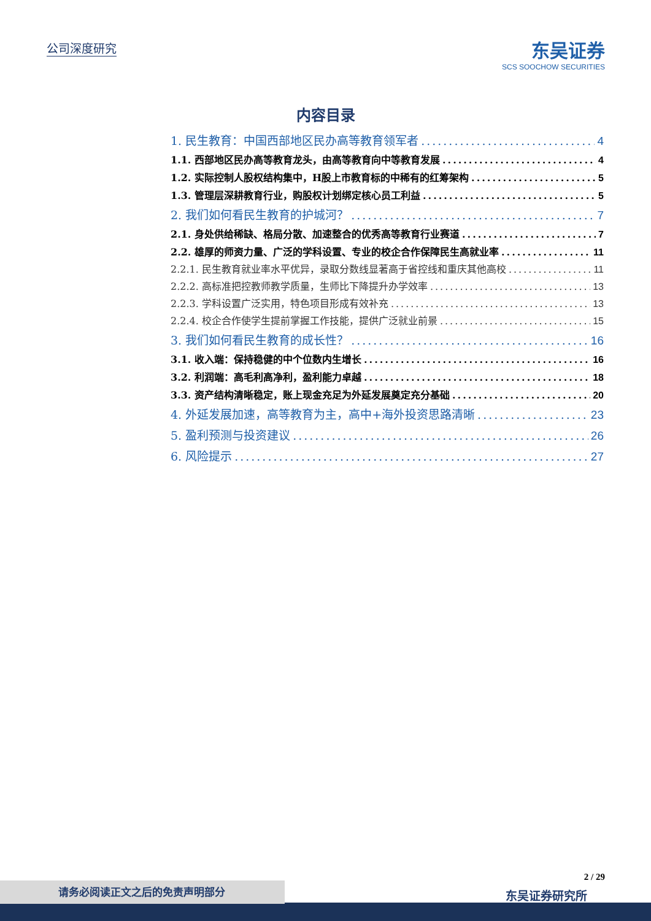公司深度研究
东吴证券
SCS SOOCHOW SECURITIES
内容目录
1. 民生教育：中国西部地区民办高等教育领军者 4
1.1. 西部地区民办高等教育龙头，由高等教育向中等教育发展 4
1.2. 实际控制人股权结构集中，H股上市教育标的中稀有的红筹架构 5
1.3. 管理层深耕教育行业，购股权计划绑定核心员工利益 5
2. 我们如何看民生教育的护城河？ 7
2.1. 身处供给稀缺、格局分散、加速整合的优秀高等教育行业赛道 7
2.2. 雄厚的师资力量、广泛的学科设置、专业的校企合作保障民生高就业率 11
2.2.1. 民生教育就业率水平优异，录取分数线显著高于省控线和重庆其他高校 11
2.2.2. 高标准把控教师教学质量，生师比下降提升办学效率 13
2.2.3. 学科设置广泛实用，特色项目形成有效补充 13
2.2.4. 校企合作使学生提前掌握工作技能，提供广泛就业前景 15
3. 我们如何看民生教育的成长性？ 16
3.1. 收入端：保持稳健的中个位数内生增长 16
3.2. 利润端：高毛利高净利，盈利能力卓越 18
3.3. 资产结构清晰稳定，账上现金充足为外延发展奠定充分基础 20
4. 外延发展加速，高等教育为主，高中+海外投资思路清晰 23
5. 盈利预测与投资建议 26
6. 风险提示 27
2 / 29
东吴证券研究所 请务必阅读正文之后的免责声明部分